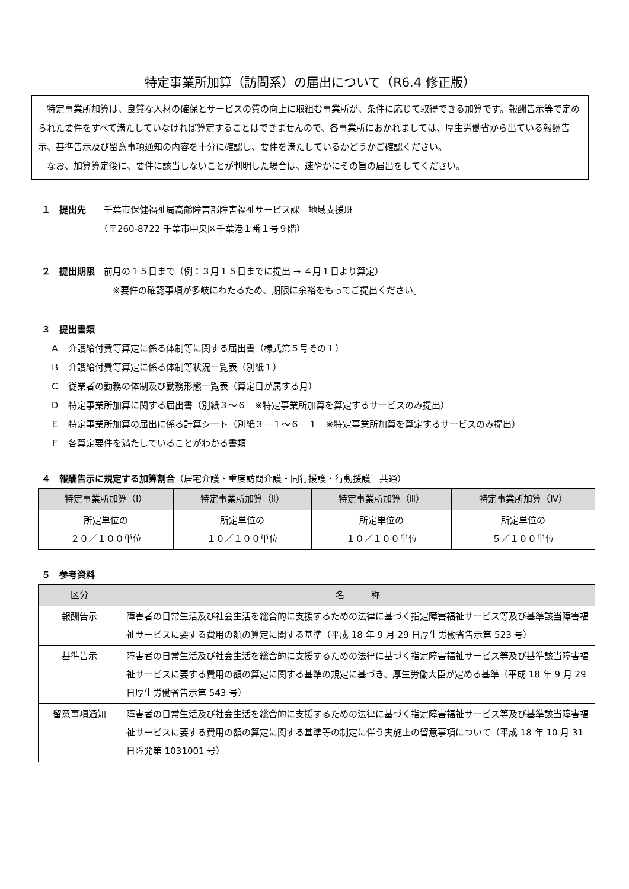特定事業所加算（訪問系）の届出について（R6.4 修正版）
　特定事業所加算は、良質な人材の確保とサービスの質の向上に取組む事業所が、条件に応じて取得できる加算です。報酬告示等で定められた要件をすべて満たしていなければ算定することはできませんので、各事業所におかれましては、厚生労働省から出ている報酬告示、基準告示及び留意事項通知の内容を十分に確認し、要件を満たしているかどうかご確認ください。
　なお、加算算定後に、要件に該当しないことが判明した場合は、速やかにその旨の届出をしてください。
１　提出先　　千葉市保健福祉局高齢障害部障害福祉サービス課　地域支援班
　　　　　　　（〒260-8722 千葉市中央区千葉港１番１号９階）
２　提出期限　前月の１５日まで（例：３月１５日までに提出 → ４月１日より算定）
　　　　　　　　※要件の確認事項が多岐にわたるため、期限に余裕をもってご提出ください。
３　提出書類
　Ａ　介護給付費等算定に係る体制等に関する届出書（様式第５号その１）
　Ｂ　介護給付費等算定に係る体制等状況一覧表（別紙１）
　Ｃ　従業者の勤務の体制及び勤務形態一覧表（算定日が属する月）
　Ｄ　特定事業所加算に関する届出書（別紙３～６　※特定事業所加算を算定するサービスのみ提出）
　Ｅ　特定事業所加算の届出に係る計算シート（別紙３－１～６－１　※特定事業所加算を算定するサービスのみ提出）
　Ｆ　各算定要件を満たしていることがわかる書類
４　報酬告示に規定する加算割合（居宅介護・重度訪問介護・同行援護・行動援護　共通）
| 特定事業所加算（Ⅰ） | 特定事業所加算（Ⅱ） | 特定事業所加算（Ⅲ） | 特定事業所加算（Ⅳ） |
| --- | --- | --- | --- |
| 所定単位の ２０／１００単位 | 所定単位の １０／１００単位 | 所定単位の １０／１００単位 | 所定単位の ５／１００単位 |
５　参考資料
| 区分 | 名 称 |
| --- | --- |
| 報酬告示 | 障害者の日常生活及び社会生活を総合的に支援するための法律に基づく指定障害福祉サービス等及び基準該当障害福祉サービスに要する費用の額の算定に関する基準（平成 18 年 9 月 29 日厚生労働省告示第 523 号） |
| 基準告示 | 障害者の日常生活及び社会生活を総合的に支援するための法律に基づく指定障害福祉サービス等及び基準該当障害福祉サービスに要する費用の額の算定に関する基準の規定に基づき、厚生労働大臣が定める基準（平成 18 年 9 月 29 日厚生労働省告示第 543 号） |
| 留意事項通知 | 障害者の日常生活及び社会生活を総合的に支援するための法律に基づく指定障害福祉サービス等及び基準該当障害福祉サービスに要する費用の額の算定に関する基準等の制定に伴う実施上の留意事項について（平成 18 年 10 月 31 日障発第 1031001 号） |